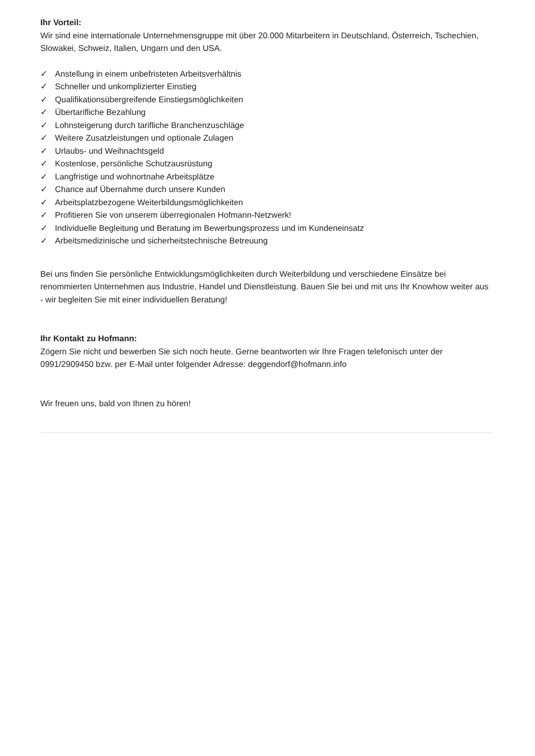Ihr Vorteil:
Wir sind eine internationale Unternehmensgruppe mit über 20.000 Mitarbeitern in Deutschland, Österreich, Tschechien, Slowakei, Schweiz, Italien, Ungarn und den USA.
✓ Anstellung in einem unbefristeten Arbeitsverhältnis
✓ Schneller und unkomplizierter Einstieg
✓ Qualifikationsübergreifende Einstiegsmöglichkeiten
✓ Übertarifliche Bezahlung
✓ Lohnsteigerung durch tarifliche Branchenzuschläge
✓ Weitere Zusatzleistungen und optionale Zulagen
✓ Urlaubs- und Weihnachtsgeld
✓ Kostenlose, persönliche Schutzausrüstung
✓ Langfristige und wohnortnahe Arbeitsplätze
✓ Chance auf Übernahme durch unsere Kunden
✓ Arbeitsplatzbezogene Weiterbildungsmöglichkeiten
✓ Profitieren Sie von unserem überregionalen Hofmann-Netzwerk!
✓ Individuelle Begleitung und Beratung im Bewerbungsprozess und im Kundeneinsatz
✓ Arbeitsmedizinische und sicherheitstechnische Betreuung
Bei uns finden Sie persönliche Entwicklungsmöglichkeiten durch Weiterbildung und verschiedene Einsätze bei renommierten Unternehmen aus Industrie, Handel und Dienstleistung. Bauen Sie bei und mit uns Ihr Knowhow weiter aus - wir begleiten Sie mit einer individuellen Beratung!
Ihr Kontakt zu Hofmann:
Zögern Sie nicht und bewerben Sie sich noch heute. Gerne beantworten wir Ihre Fragen telefonisch unter der 0991/2909450 bzw. per E-Mail unter folgender Adresse: deggendorf@hofmann.info
Wir freuen uns, bald von Ihnen zu hören!